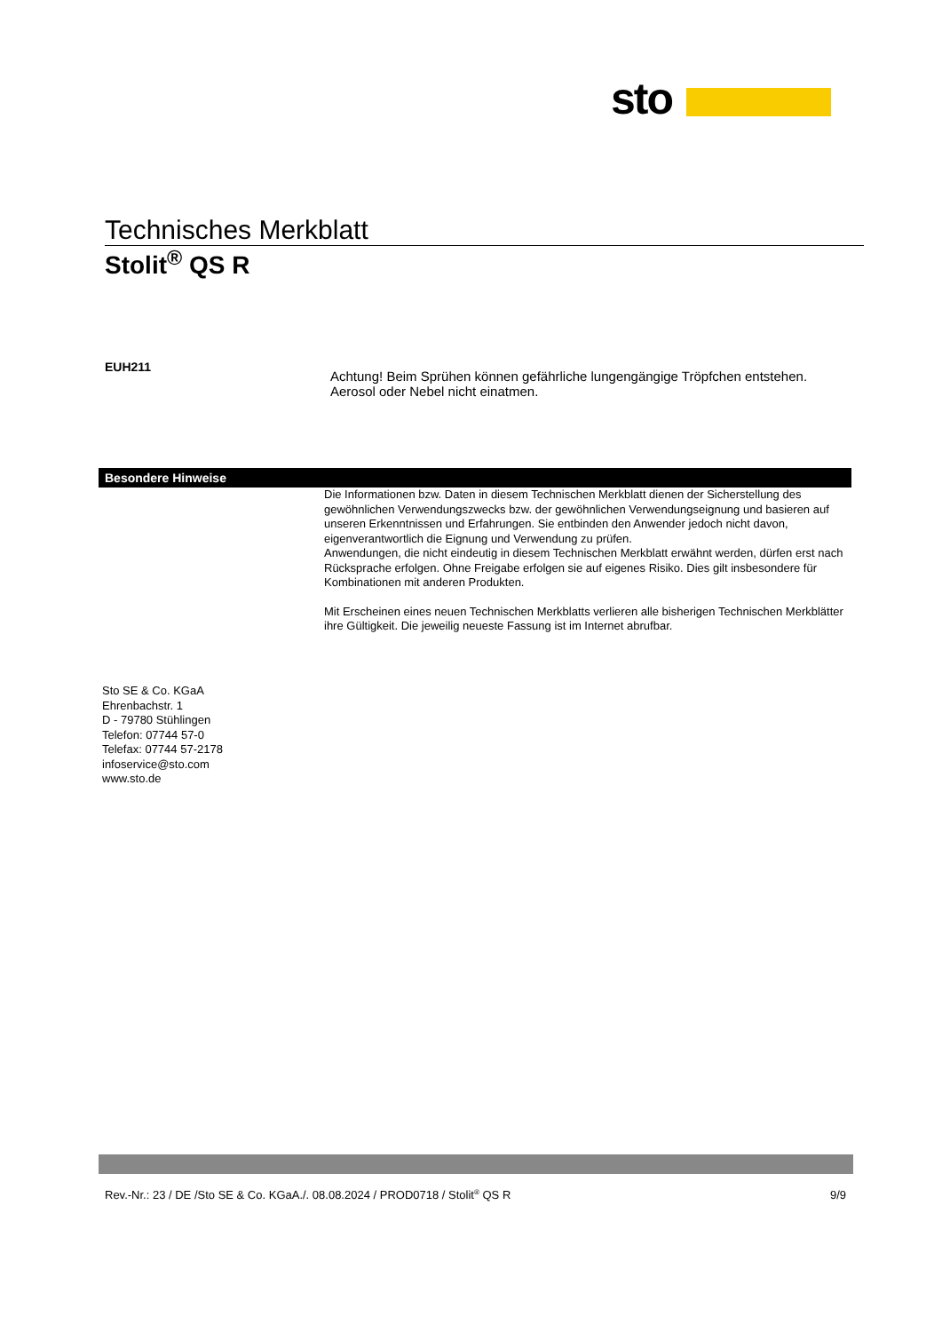sto
Technisches Merkblatt
Stolit<sup>®</sup> QS R
EUH211
Achtung! Beim Sprühen können gefährliche lungengängige Tröpfchen entstehen.
Aerosol oder Nebel nicht einatmen.
Besondere Hinweise
Die Informationen bzw. Daten in diesem Technischen Merkblatt dienen der Sicherstellung des gewöhnlichen Verwendungszwecks bzw. der gewöhnlichen Verwendungseignung und basieren auf unseren Erkenntnissen und Erfahrungen. Sie entbinden den Anwender jedoch nicht davon, eigenverantwortlich die Eignung und Verwendung zu prüfen.
Anwendungen, die nicht eindeutig in diesem Technischen Merkblatt erwähnt werden, dürfen erst nach Rücksprache erfolgen. Ohne Freigabe erfolgen sie auf eigenes Risiko. Dies gilt insbesondere für Kombinationen mit anderen Produkten.
Mit Erscheinen eines neuen Technischen Merkblatts verlieren alle bisherigen Technischen Merkblätter ihre Gültigkeit. Die jeweilig neueste Fassung ist im Internet abrufbar.
Sto SE & Co. KGaA
Ehrenbachstr. 1
D - 79780 Stühlingen
Telefon: 07744 57-0
Telefax: 07744 57-2178
infoservice@sto.com
www.sto.de
Rev.-Nr.: 23 / DE /Sto SE & Co. KGaA./. 08.08.2024 / PROD0718 / Stolit<sup>®</sup> QS R 9/9